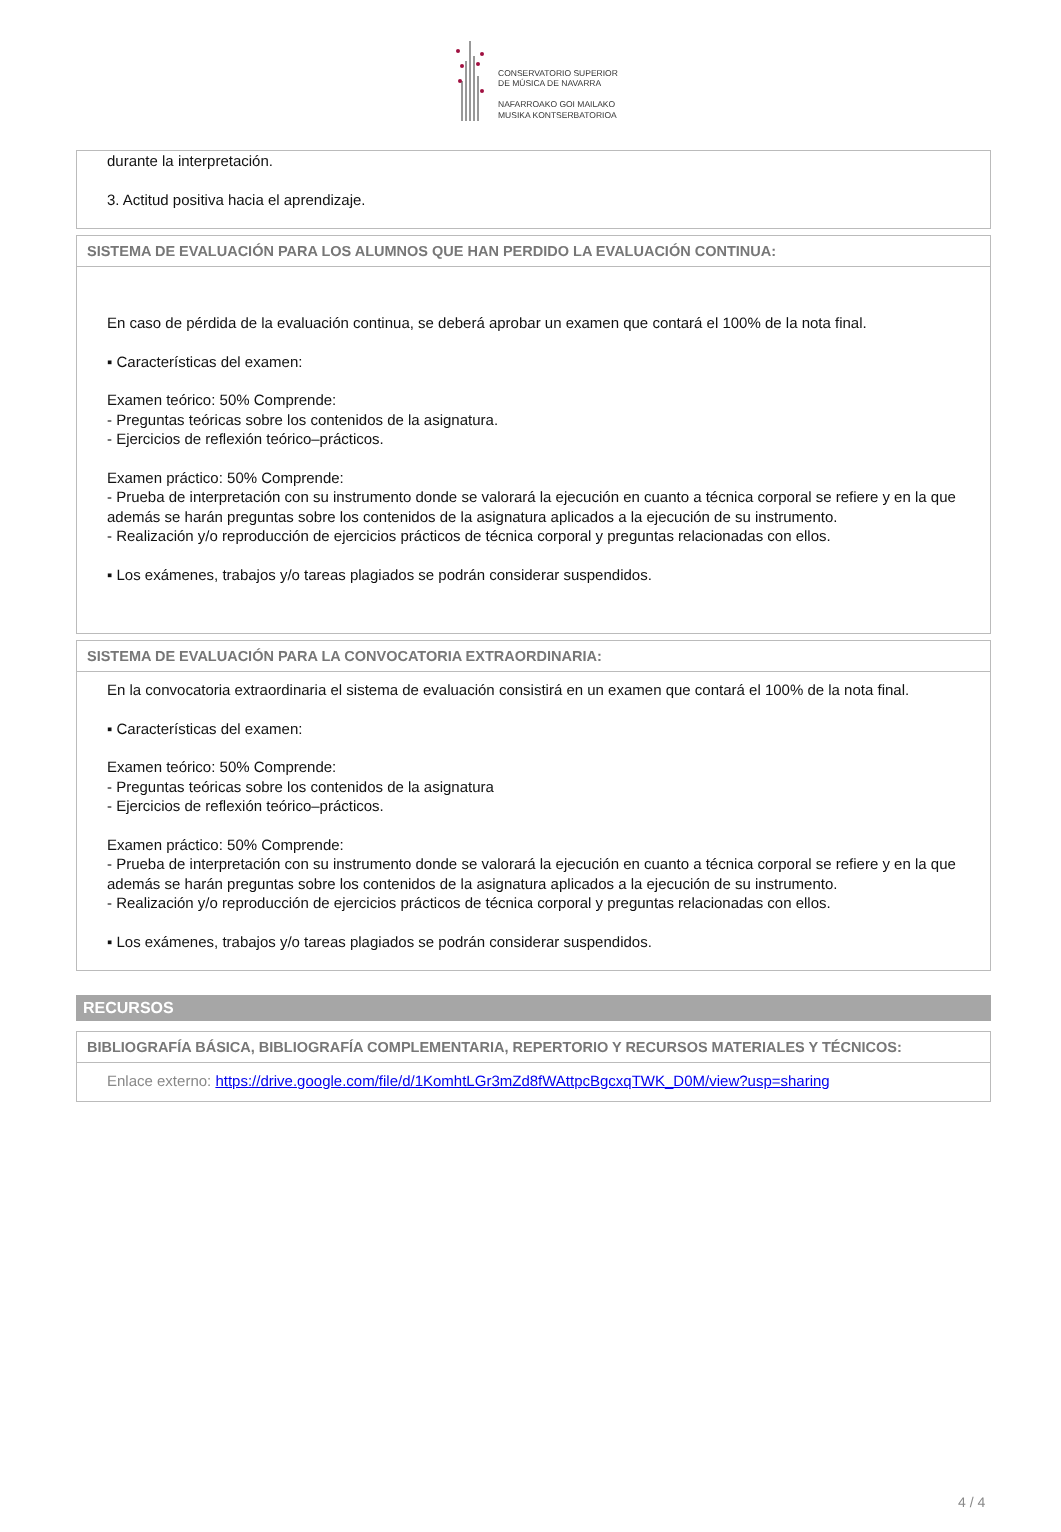CONSERVATORIO SUPERIOR
DE MÚSICA DE NAVARRA
NAFARROAKO GOI MAILAKO
MUSIKA KONTSERBATORIOA
durante la interpretación.
3. Actitud positiva hacia el aprendizaje.
SISTEMA DE EVALUACIÓN PARA LOS ALUMNOS QUE HAN PERDIDO LA EVALUACIÓN CONTINUA:
En caso de pérdida de la evaluación continua, se deberá aprobar un examen que contará el 100% de la nota final.
▪ Características del examen:
Examen teórico: 50% Comprende:
- Preguntas teóricas sobre los contenidos de la asignatura.
- Ejercicios de reflexión teórico–prácticos.
Examen práctico: 50% Comprende:
- Prueba de interpretación con su instrumento donde se valorará la ejecución en cuanto a técnica corporal se refiere y en la que además se harán preguntas sobre los contenidos de la asignatura aplicados a la ejecución de su instrumento.
- Realización y/o reproducción de ejercicios prácticos de técnica corporal y preguntas relacionadas con ellos.
▪ Los exámenes, trabajos y/o tareas plagiados se podrán considerar suspendidos.
SISTEMA DE EVALUACIÓN PARA LA CONVOCATORIA EXTRAORDINARIA:
En la convocatoria extraordinaria el sistema de evaluación consistirá en un examen que contará el 100% de la nota final.
▪ Características del examen:
Examen teórico: 50% Comprende:
- Preguntas teóricas sobre los contenidos de la asignatura
- Ejercicios de reflexión teórico–prácticos.
Examen práctico: 50% Comprende:
- Prueba de interpretación con su instrumento donde se valorará la ejecución en cuanto a técnica corporal se refiere y en la que además se harán preguntas sobre los contenidos de la asignatura aplicados a la ejecución de su instrumento.
- Realización y/o reproducción de ejercicios prácticos de técnica corporal y preguntas relacionadas con ellos.
▪ Los exámenes, trabajos y/o tareas plagiados se podrán considerar suspendidos.
RECURSOS
BIBLIOGRAFÍA BÁSICA, BIBLIOGRAFÍA COMPLEMENTARIA, REPERTORIO Y RECURSOS MATERIALES Y TÉCNICOS:
Enlace externo: https://drive.google.com/file/d/1KomhtLGr3mZd8fWAttpcBgcxqTWK_D0M/view?usp=sharing
4 / 4